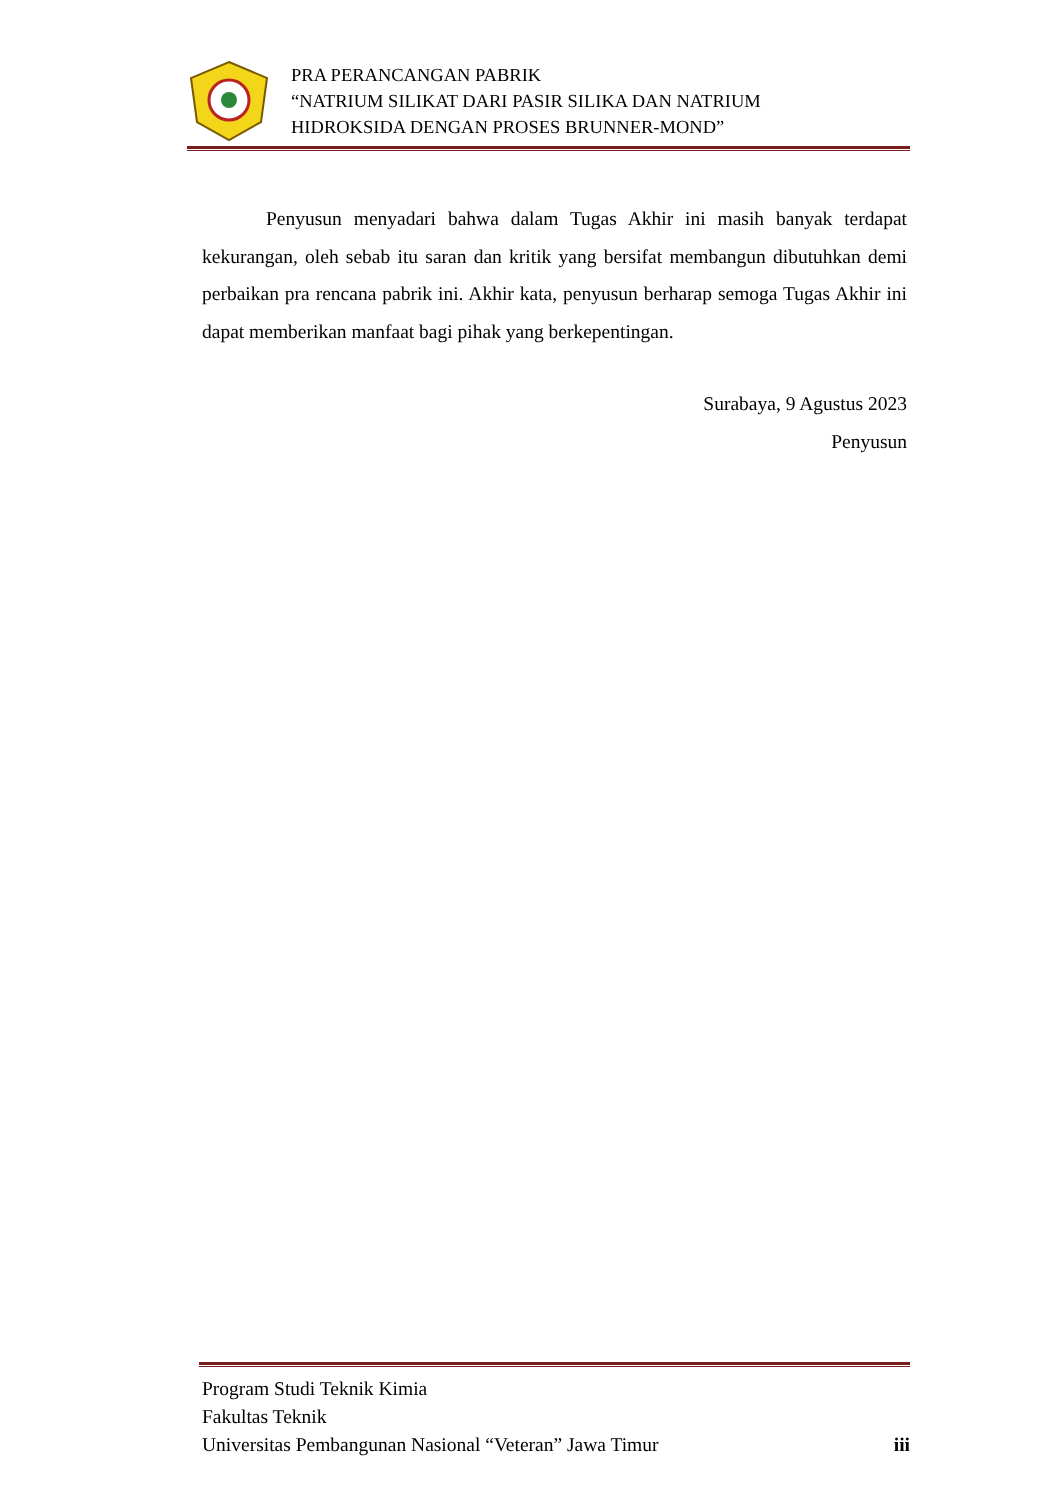PRA PERANCANGAN PABRIK
“NATRIUM SILIKAT DARI PASIR SILIKA DAN NATRIUM
HIDROKSIDA DENGAN PROSES BRUNNER-MOND”
Penyusun menyadari bahwa dalam Tugas Akhir ini masih banyak terdapat kekurangan, oleh sebab itu saran dan kritik yang bersifat membangun dibutuhkan demi perbaikan pra rencana pabrik ini. Akhir kata, penyusun berharap semoga Tugas Akhir ini dapat memberikan manfaat bagi pihak yang berkepentingan.
Surabaya, 9 Agustus 2023
Penyusun
Program Studi Teknik Kimia
Fakultas Teknik
Universitas Pembangunan Nasional “Veteran” Jawa Timur iii